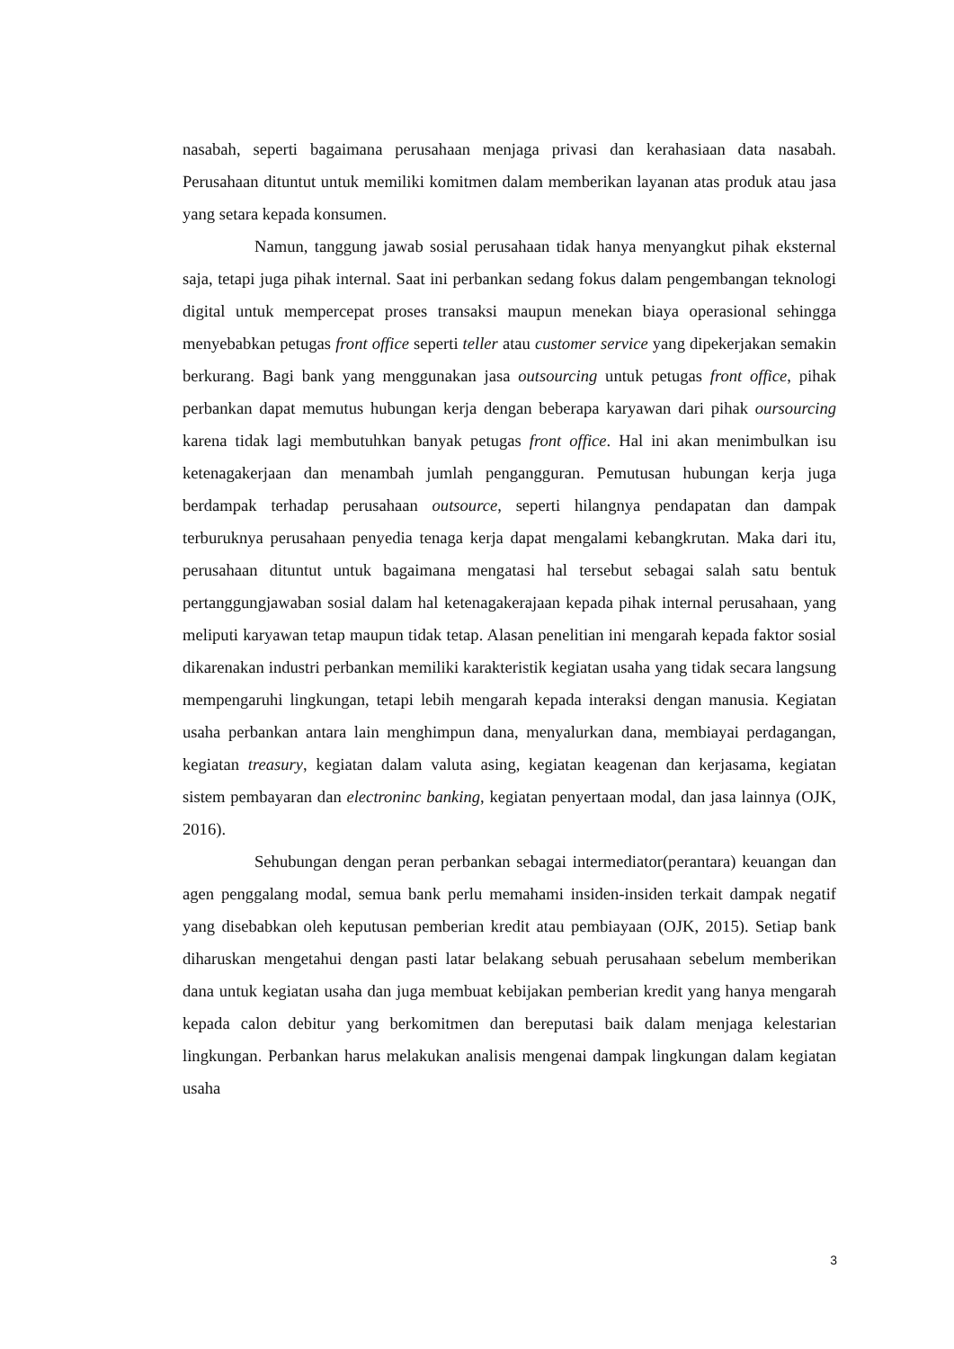nasabah, seperti bagaimana perusahaan menjaga privasi dan kerahasiaan data nasabah. Perusahaan dituntut untuk memiliki komitmen dalam memberikan layanan atas produk atau jasa yang setara kepada konsumen.
Namun, tanggung jawab sosial perusahaan tidak hanya menyangkut pihak eksternal saja, tetapi juga pihak internal. Saat ini perbankan sedang fokus dalam pengembangan teknologi digital untuk mempercepat proses transaksi maupun menekan biaya operasional sehingga menyebabkan petugas front office seperti teller atau customer service yang dipekerjakan semakin berkurang. Bagi bank yang menggunakan jasa outsourcing untuk petugas front office, pihak perbankan dapat memutus hubungan kerja dengan beberapa karyawan dari pihak oursourcing karena tidak lagi membutuhkan banyak petugas front office. Hal ini akan menimbulkan isu ketenagakerjaan dan menambah jumlah pengangguran. Pemutusan hubungan kerja juga berdampak terhadap perusahaan outsource, seperti hilangnya pendapatan dan dampak terburuknya perusahaan penyedia tenaga kerja dapat mengalami kebangkrutan. Maka dari itu, perusahaan dituntut untuk bagaimana mengatasi hal tersebut sebagai salah satu bentuk pertanggungjawaban sosial dalam hal ketenagakerajaan kepada pihak internal perusahaan, yang meliputi karyawan tetap maupun tidak tetap. Alasan penelitian ini mengarah kepada faktor sosial dikarenakan industri perbankan memiliki karakteristik kegiatan usaha yang tidak secara langsung mempengaruhi lingkungan, tetapi lebih mengarah kepada interaksi dengan manusia. Kegiatan usaha perbankan antara lain menghimpun dana, menyalurkan dana, membiayai perdagangan, kegiatan treasury, kegiatan dalam valuta asing, kegiatan keagenan dan kerjasama, kegiatan sistem pembayaran dan electroninc banking, kegiatan penyertaan modal, dan jasa lainnya (OJK, 2016).
Sehubungan dengan peran perbankan sebagai intermediator(perantara) keuangan dan agen penggalang modal, semua bank perlu memahami insiden-insiden terkait dampak negatif yang disebabkan oleh keputusan pemberian kredit atau pembiayaan (OJK, 2015). Setiap bank diharuskan mengetahui dengan pasti latar belakang sebuah perusahaan sebelum memberikan dana untuk kegiatan usaha dan juga membuat kebijakan pemberian kredit yang hanya mengarah kepada calon debitur yang berkomitmen dan bereputasi baik dalam menjaga kelestarian lingkungan. Perbankan harus melakukan analisis mengenai dampak lingkungan dalam kegiatan usaha
3